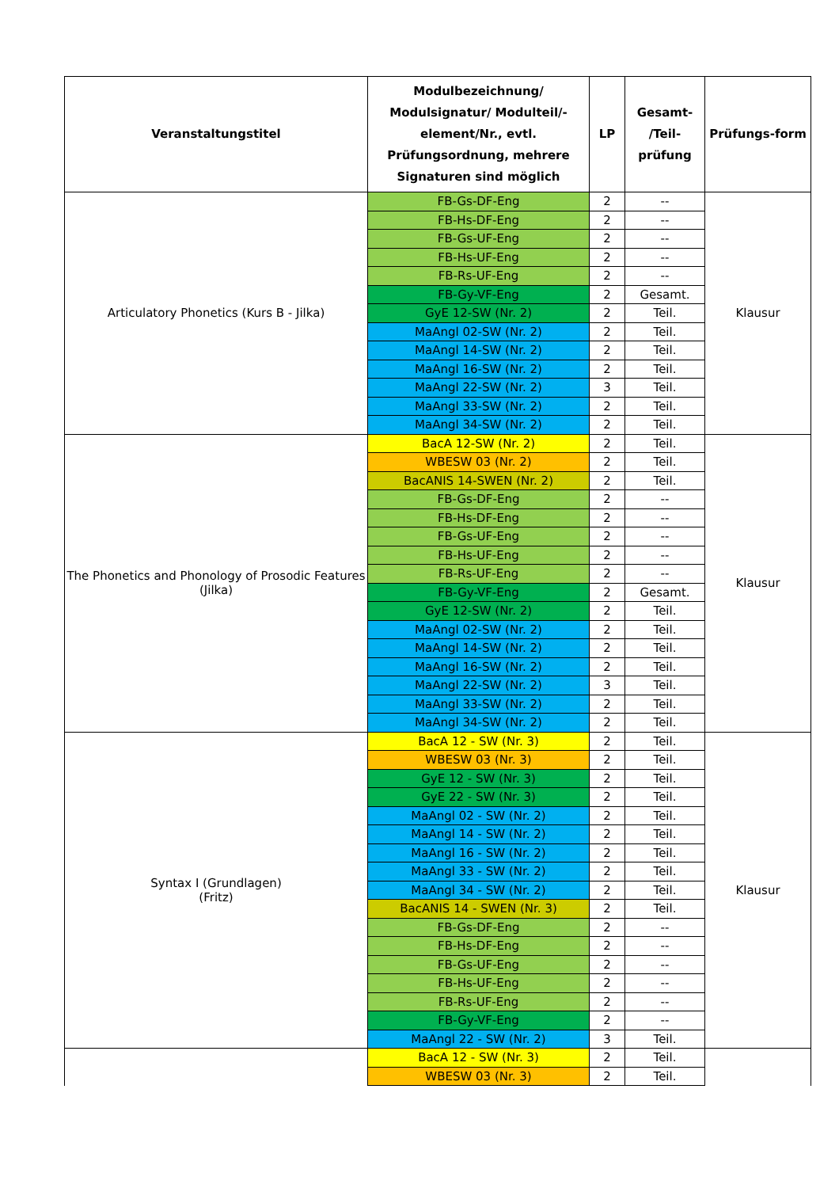| Veranstaltungstitel | Modulbezeichnung/ Modulsignatur/ Modulteil/-element/Nr., evtl. Prüfungsordnung, mehrere Signaturen sind möglich | LP | Gesamt- /Teil- prüfung | Prüfungs-form |
| --- | --- | --- | --- | --- |
| Articulatory Phonetics (Kurs B - Jilka) | FB-Gs-DF-Eng | 2 | -- | Klausur |
| | FB-Hs-DF-Eng | 2 | -- | |
| | FB-Gs-UF-Eng | 2 | -- | |
| | FB-Hs-UF-Eng | 2 | -- | |
| | FB-Rs-UF-Eng | 2 | -- | |
| | FB-Gy-VF-Eng | 2 | Gesamt. | |
| | GyE 12-SW (Nr. 2) | 2 | Teil. | |
| | MaAngl 02-SW (Nr. 2) | 2 | Teil. | |
| | MaAngl 14-SW (Nr. 2) | 2 | Teil. | |
| | MaAngl 16-SW (Nr. 2) | 2 | Teil. | |
| | MaAngl 22-SW (Nr. 2) | 3 | Teil. | |
| | MaAngl 33-SW (Nr. 2) | 2 | Teil. | |
| | MaAngl 34-SW (Nr. 2) | 2 | Teil. | |
| The Phonetics and Phonology of Prosodic Features (Jilka) | BacA 12-SW (Nr. 2) | 2 | Teil. | Klausur |
| | WBESW 03 (Nr. 2) | 2 | Teil. | |
| | BacANIS 14-SWEN (Nr. 2) | 2 | Teil. | |
| | FB-Gs-DF-Eng | 2 | -- | |
| | FB-Hs-DF-Eng | 2 | -- | |
| | FB-Gs-UF-Eng | 2 | -- | |
| | FB-Hs-UF-Eng | 2 | -- | |
| | FB-Rs-UF-Eng | 2 | -- | |
| | FB-Gy-VF-Eng | 2 | Gesamt. | |
| | GyE 12-SW (Nr. 2) | 2 | Teil. | |
| | MaAngl 02-SW (Nr. 2) | 2 | Teil. | |
| | MaAngl 14-SW (Nr. 2) | 2 | Teil. | |
| | MaAngl 16-SW (Nr. 2) | 2 | Teil. | |
| | MaAngl 22-SW (Nr. 2) | 3 | Teil. | |
| | MaAngl 33-SW (Nr. 2) | 2 | Teil. | |
| | MaAngl 34-SW (Nr. 2) | 2 | Teil. | |
| Syntax I (Grundlagen) (Fritz) | BacA 12 - SW (Nr. 3) | 2 | Teil. | Klausur |
| | WBESW 03 (Nr. 3) | 2 | Teil. | |
| | GyE 12 - SW (Nr. 3) | 2 | Teil. | |
| | GyE 22 - SW (Nr. 3) | 2 | Teil. | |
| | MaAngl 02 - SW (Nr. 2) | 2 | Teil. | |
| | MaAngl 14 - SW (Nr. 2) | 2 | Teil. | |
| | MaAngl 16 - SW (Nr. 2) | 2 | Teil. | |
| | MaAngl 33 - SW (Nr. 2) | 2 | Teil. | |
| | MaAngl 34 - SW (Nr. 2) | 2 | Teil. | |
| | BacANIS 14 - SWEN (Nr. 3) | 2 | Teil. | |
| | FB-Gs-DF-Eng | 2 | -- | |
| | FB-Hs-DF-Eng | 2 | -- | |
| | FB-Gs-UF-Eng | 2 | -- | |
| | FB-Hs-UF-Eng | 2 | -- | |
| | FB-Rs-UF-Eng | 2 | -- | |
| | FB-Gy-VF-Eng | 2 | -- | |
| | MaAngl 22 - SW (Nr. 2) | 3 | Teil. | |
| | BacA 12 - SW (Nr. 3) | 2 | Teil. | |
| | WBESW 03 (Nr. 3) | 2 | Teil. | |